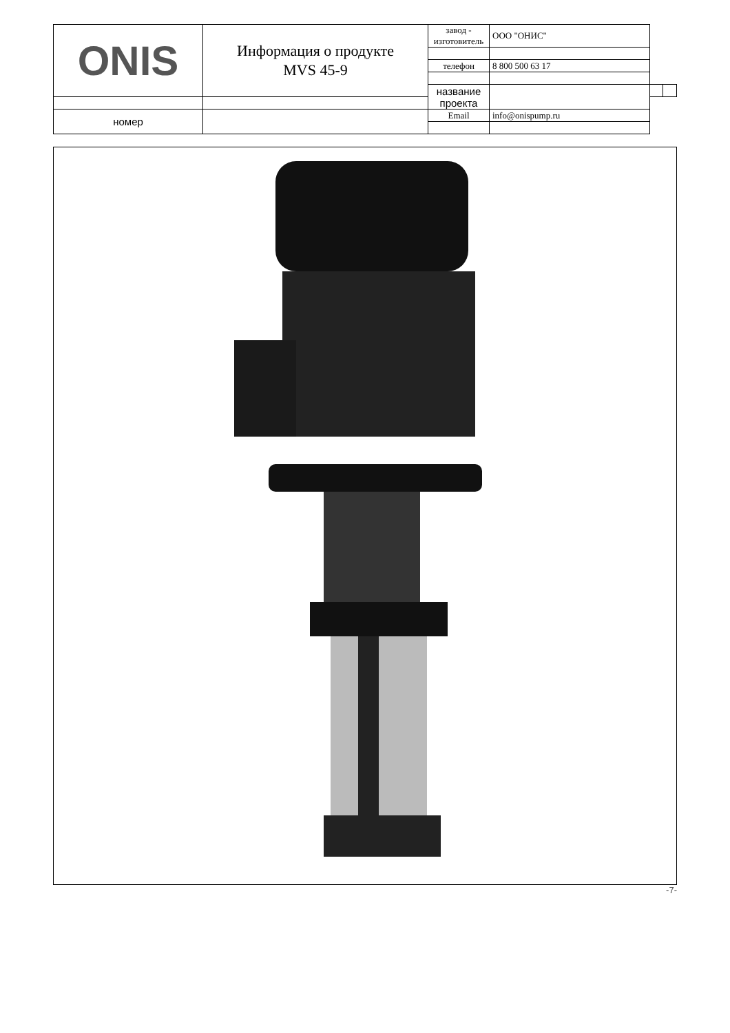| ONIS | Информация о продукте MVS 45-9 | завод - изготовитель | ООО "ОНИС" | | |
| | | телефон | 8 800 500 63 17 | | |
| | | название проекта | | | |
| номер | | Email | info@onispump.ru | | |
-7-